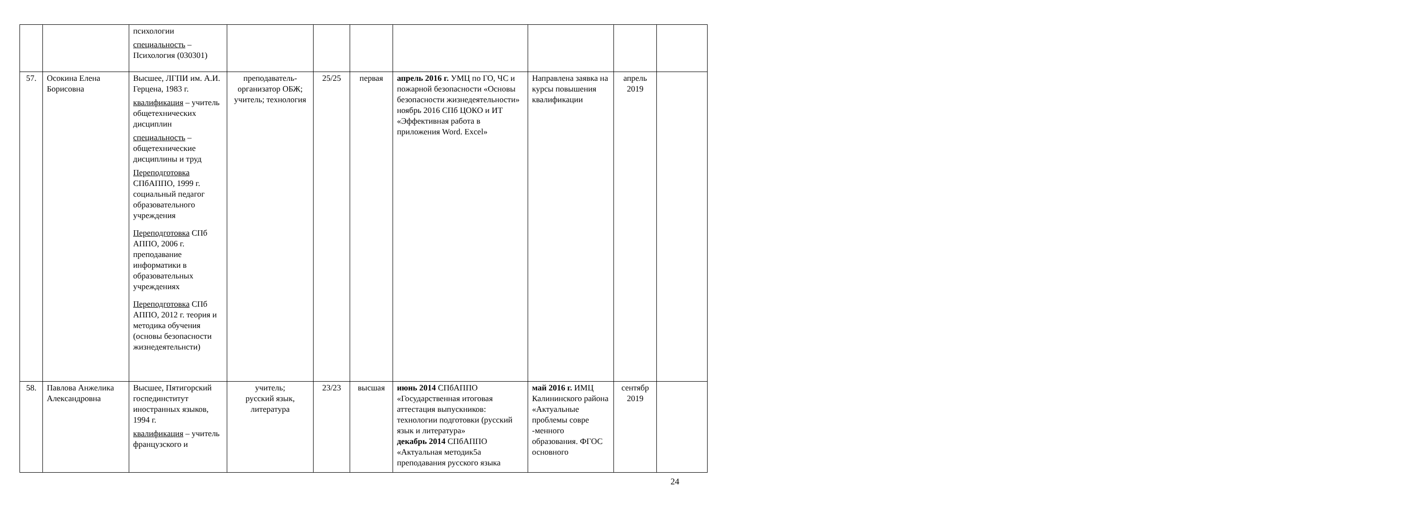| | | психологии специальность – Психология (030301) | | | | | | | |
| 57. | Осокина Елена Борисовна | Высшее, ЛГПИ им. А.И. Герцена, 1983 г. квалификация – учитель общетехнических дисциплин специальность – общетехнические дисциплины и труд Переподготовка СПбАППО, 1999 г. социальный педагог образовательного учреждения Переподготовка СПб АППО, 2006 г. преподавание информатики в образовательных учреждениях Переподготовка СПб АППО, 2012 г. теория и методика обучения (основы безопасности жизнедеятельнсти) | преподаватель-организатор ОБЖ; учитель; технология | 25/25 | первая | апрель 2016 г. УМЦ по ГО, ЧС и пожарной безопасности «Основы безопасности жизнедеятельности» ноябрь 2016 СПб ЦОКО и ИТ «Эффективная работа в приложения Word. Excel» | Направлена заявка на курсы повышения квалификации | апрель 2019 | |
| 58. | Павлова Анжелика Александровна | Высшее, Пятигорский госпединститут иностранных языков, 1994 г. квалификация – учитель французского и | учитель; русский язык, литература | 23/23 | высшая | июнь 2014 СПбАППО «Государственная итоговая аттестация выпускников: технологии подготовки (русский язык и литература» декабрь 2014 СПбАППО «Актуальная методик5а преподавания русского языка | май 2016 г. ИМЦ Калининского района «Актуальные проблемы совре -менного образования. ФГОС основного | сентябр 2019 | |
24